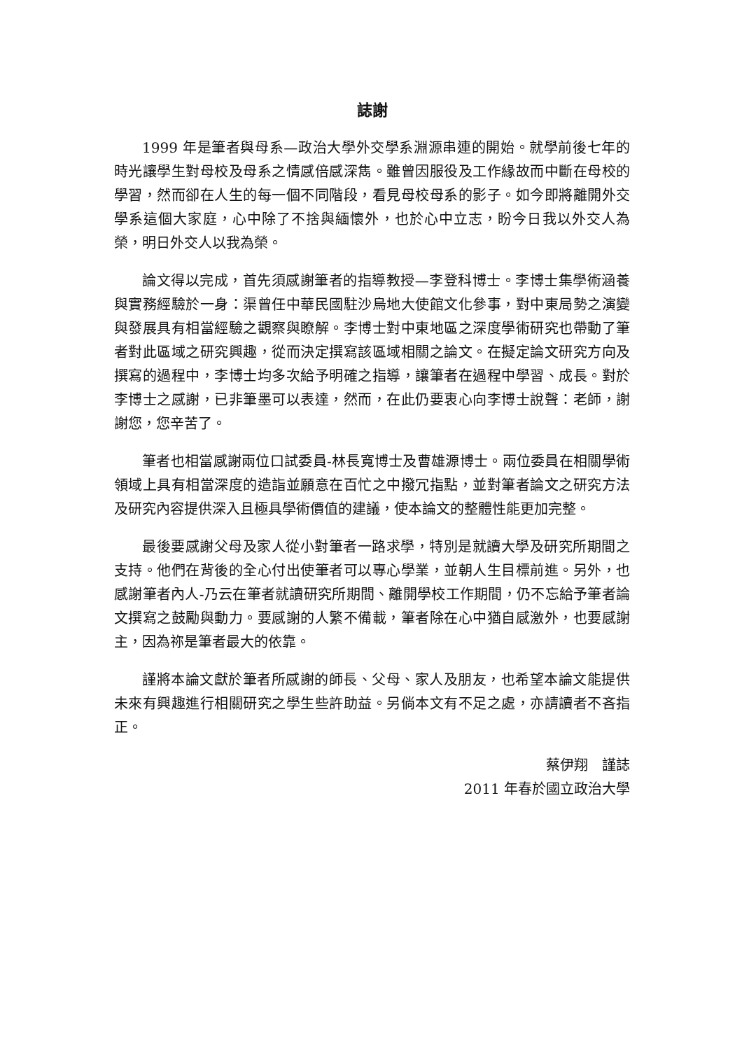誌謝
1999 年是筆者與母系—政治大學外交學系淵源串連的開始。就學前後七年的時光讓學生對母校及母系之情感倍感深雋。雖曾因服役及工作緣故而中斷在母校的學習，然而卻在人生的每一個不同階段，看見母校母系的影子。如今即將離開外交學系這個大家庭，心中除了不捨與緬懷外，也於心中立志，盼今日我以外交人為榮，明日外交人以我為榮。
論文得以完成，首先須感謝筆者的指導教授—李登科博士。李博士集學術涵養與實務經驗於一身：渠曾任中華民國駐沙烏地大使館文化參事，對中東局勢之演變與發展具有相當經驗之觀察與瞭解。李博士對中東地區之深度學術研究也帶動了筆者對此區域之研究興趣，從而決定撰寫該區域相關之論文。在擬定論文研究方向及撰寫的過程中，李博士均多次給予明確之指導，讓筆者在過程中學習、成長。對於李博士之感謝，已非筆墨可以表達，然而，在此仍要衷心向李博士說聲：老師，謝謝您，您辛苦了。
筆者也相當感謝兩位口試委員-林長寬博士及曹雄源博士。兩位委員在相關學術領域上具有相當深度的造詣並願意在百忙之中撥冗指點，並對筆者論文之研究方法及研究內容提供深入且極具學術價值的建議，使本論文的整體性能更加完整。
最後要感謝父母及家人從小對筆者一路求學，特別是就讀大學及研究所期間之支持。他們在背後的全心付出使筆者可以專心學業，並朝人生目標前進。另外，也感謝筆者內人-乃云在筆者就讀研究所期間、離開學校工作期間，仍不忘給予筆者論文撰寫之鼓勵與動力。要感謝的人繁不備載，筆者除在心中猶自感激外，也要感謝主，因為祢是筆者最大的依靠。
謹將本論文獻於筆者所感謝的師長、父母、家人及朋友，也希望本論文能提供未來有興趣進行相關研究之學生些許助益。另倘本文有不足之處，亦請讀者不吝指正。
蔡伊翔　謹誌
2011 年春於國立政治大學